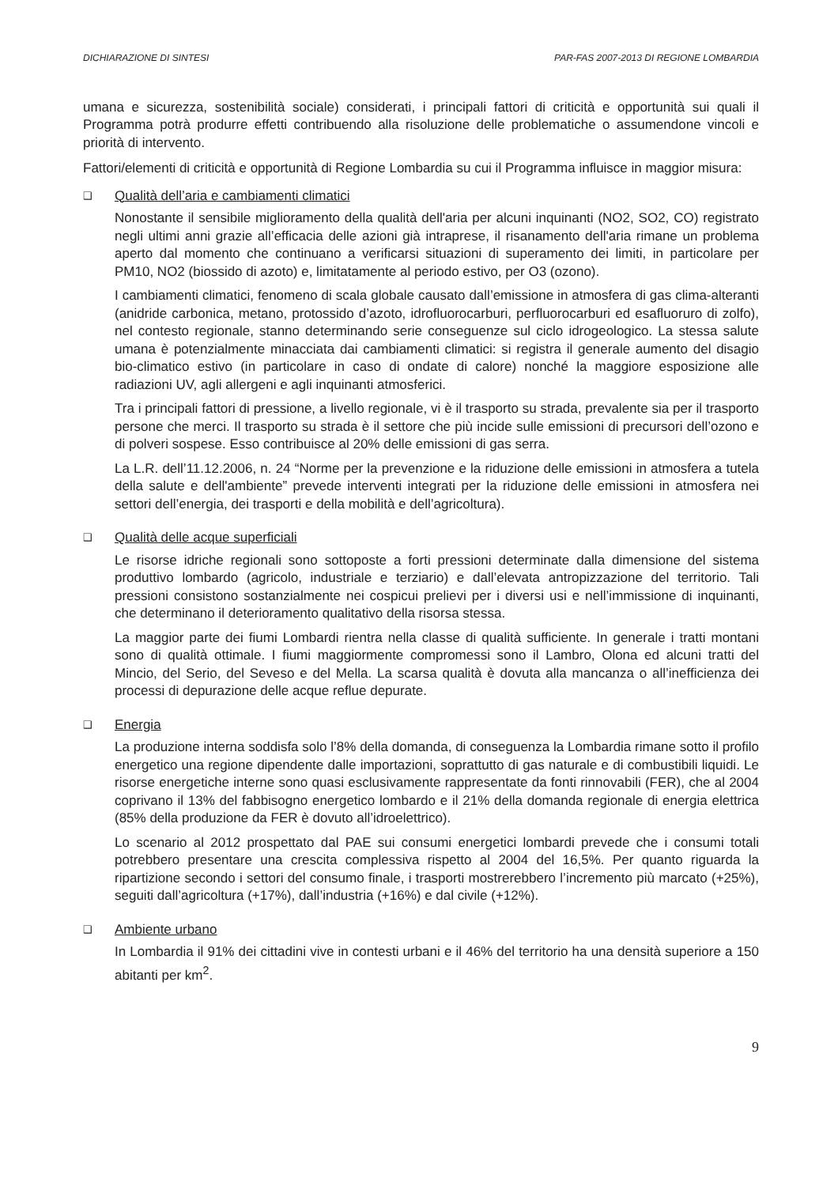DICHIARAZIONE DI SINTESI PAR-FAS 2007-2013 DI REGIONE LOMBARDIA
umana e sicurezza, sostenibilità sociale) considerati, i principali fattori di criticità e opportunità sui quali il Programma potrà produrre effetti contribuendo alla risoluzione delle problematiche o assumendone vincoli e priorità di intervento.
Fattori/elementi di criticità e opportunità di Regione Lombardia su cui il Programma influisce in maggior misura:
❑
Qualità dell’aria e cambiamenti climatici
Nonostante il sensibile miglioramento della qualità dell'aria per alcuni inquinanti (NO2, SO2, CO) registrato negli ultimi anni grazie all’efficacia delle azioni già intraprese, il risanamento dell'aria rimane un problema aperto dal momento che continuano a verificarsi situazioni di superamento dei limiti, in particolare per PM10, NO2 (biossido di azoto) e, limitatamente al periodo estivo, per O3 (ozono).
I cambiamenti climatici, fenomeno di scala globale causato dall’emissione in atmosfera di gas clima-alteranti (anidride carbonica, metano, protossido d’azoto, idrofluorocarburi, perfluorocarburi ed esafluoruro di zolfo), nel contesto regionale, stanno determinando serie conseguenze sul ciclo idrogeologico. La stessa salute umana è potenzialmente minacciata dai cambiamenti climatici: si registra il generale aumento del disagio bio-climatico estivo (in particolare in caso di ondate di calore) nonché la maggiore esposizione alle radiazioni UV, agli allergeni e agli inquinanti atmosferici.
Tra i principali fattori di pressione, a livello regionale, vi è il trasporto su strada, prevalente sia per il trasporto persone che merci. Il trasporto su strada è il settore che più incide sulle emissioni di precursori dell’ozono e di polveri sospese. Esso contribuisce al 20% delle emissioni di gas serra.
La L.R. dell’11.12.2006, n. 24 “Norme per la prevenzione e la riduzione delle emissioni in atmosfera a tutela della salute e dell'ambiente” prevede interventi integrati per la riduzione delle emissioni in atmosfera nei settori dell’energia, dei trasporti e della mobilità e dell’agricoltura).
❑
Qualità delle acque superficiali
Le risorse idriche regionali sono sottoposte a forti pressioni determinate dalla dimensione del sistema produttivo lombardo (agricolo, industriale e terziario) e dall’elevata antropizzazione del territorio. Tali pressioni consistono sostanzialmente nei cospicui prelievi per i diversi usi e nell’immissione di inquinanti, che determinano il deterioramento qualitativo della risorsa stessa.
La maggior parte dei fiumi Lombardi rientra nella classe di qualità sufficiente. In generale i tratti montani sono di qualità ottimale. I fiumi maggiormente compromessi sono il Lambro, Olona ed alcuni tratti del Mincio, del Serio, del Seveso e del Mella. La scarsa qualità è dovuta alla mancanza o all’inefficienza dei processi di depurazione delle acque reflue depurate.
❑
Energia
La produzione interna soddisfa solo l’8% della domanda, di conseguenza la Lombardia rimane sotto il profilo energetico una regione dipendente dalle importazioni, soprattutto di gas naturale e di combustibili liquidi. Le risorse energetiche interne sono quasi esclusivamente rappresentate da fonti rinnovabili (FER), che al 2004 coprivano il 13% del fabbisogno energetico lombardo e il 21% della domanda regionale di energia elettrica (85% della produzione da FER è dovuto all’idroelettrico).
Lo scenario al 2012 prospettato dal PAE sui consumi energetici lombardi prevede che i consumi totali potrebbero presentare una crescita complessiva rispetto al 2004 del 16,5%. Per quanto riguarda la ripartizione secondo i settori del consumo finale, i trasporti mostrerebbero l’incremento più marcato (+25%), seguiti dall’agricoltura (+17%), dall’industria (+16%) e dal civile (+12%).
❑
Ambiente urbano
In Lombardia il 91% dei cittadini vive in contesti urbani e il 46% del territorio ha una densità superiore a 150 abitanti per km<sup>2</sup>.
9